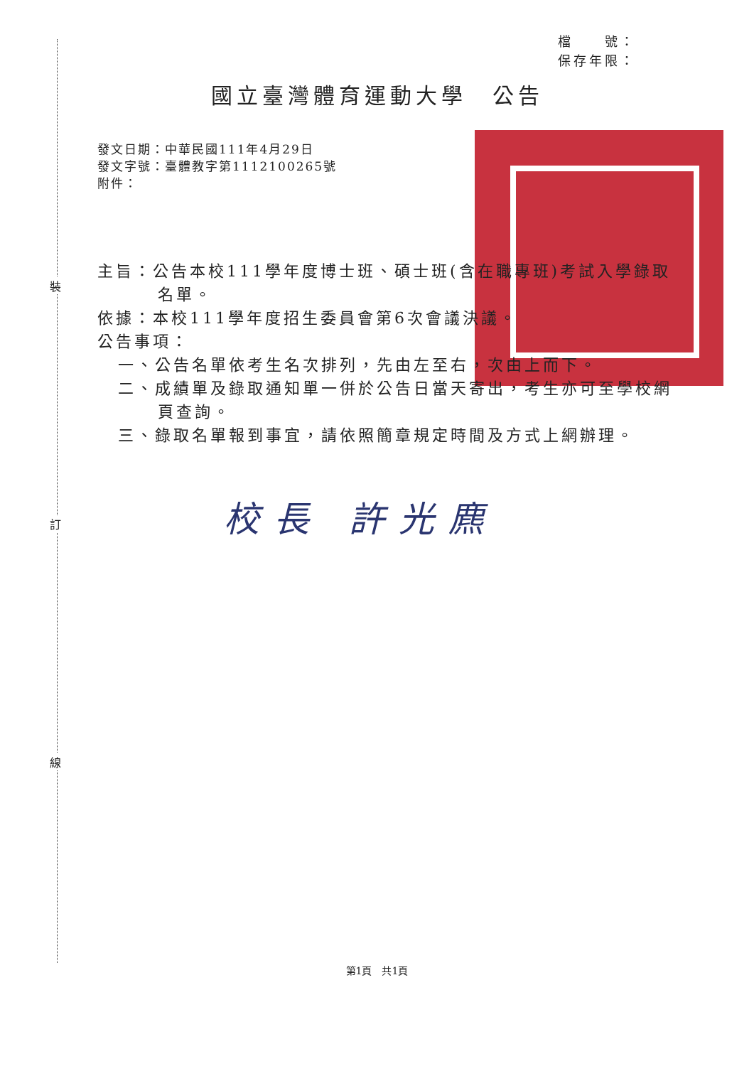裝
訂
線
檔　　號：
保存年限：
國立臺灣體育運動大學　公告
發文日期：中華民國111年4月29日
發文字號：臺體教字第1112100265號
附件：
主旨：公告本校111學年度博士班、碩士班(含在職專班)考試入學錄取名單。
依據：本校111學年度招生委員會第6次會議決議。
公告事項：
一、公告名單依考生名次排列，先由左至右，次由上而下。
二、成績單及錄取通知單一併於公告日當天寄出，考生亦可至學校網頁查詢。
三、錄取名單報到事宜，請依照簡章規定時間及方式上網辦理。
校長 許光麃
第1頁　共1頁